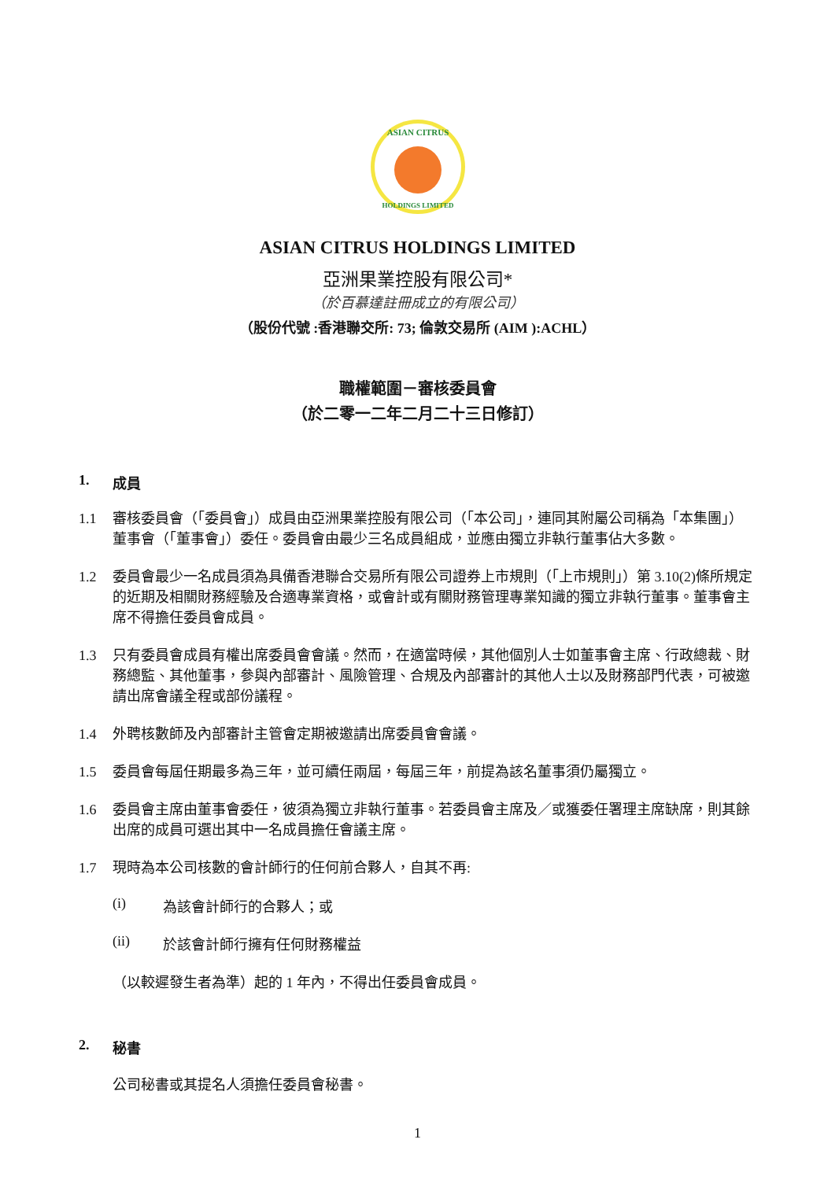ASIAN CITRUS
HOLDINGS LIMITED
ASIAN CITRUS HOLDINGS LIMITED
亞洲果業控股有限公司*
（於百慕達註冊成立的有限公司）
（股份代號 :香港聯交所: 73; 倫敦交易所 (AIM ):ACHL）
職權範圍－審核委員會
（於二零一二年二月二十三日修訂）
1. 成員
1.1 審核委員會（「委員會」）成員由亞洲果業控股有限公司（「本公司」，連同其附屬公司稱為「本集團」）董事會（「董事會」）委任。委員會由最少三名成員組成，並應由獨立非執行董事佔大多數。
1.2 委員會最少一名成員須為具備香港聯合交易所有限公司證券上市規則（「上市規則」）第 3.10(2)條所規定的近期及相關財務經驗及合適專業資格，或會計或有關財務管理專業知識的獨立非執行董事。董事會主席不得擔任委員會成員。
1.3 只有委員會成員有權出席委員會會議。然而，在適當時候，其他個別人士如董事會主席、行政總裁、財務總監、其他董事，參與內部審計、風險管理、合規及內部審計的其他人士以及財務部門代表，可被邀請出席會議全程或部份議程。
1.4 外聘核數師及內部審計主管會定期被邀請出席委員會會議。
1.5 委員會每屆任期最多為三年，並可續任兩屆，每屆三年，前提為該名董事須仍屬獨立。
1.6 委員會主席由董事會委任，彼須為獨立非執行董事。若委員會主席及／或獲委任署理主席缺席，則其餘出席的成員可選出其中一名成員擔任會議主席。
1.7 現時為本公司核數的會計師行的任何前合夥人，自其不再:
(i) 為該會計師行的合夥人；或
(ii) 於該會計師行擁有任何財務權益
（以較遲發生者為準）起的 1 年內，不得出任委員會成員。
2. 秘書
公司秘書或其提名人須擔任委員會秘書。
1